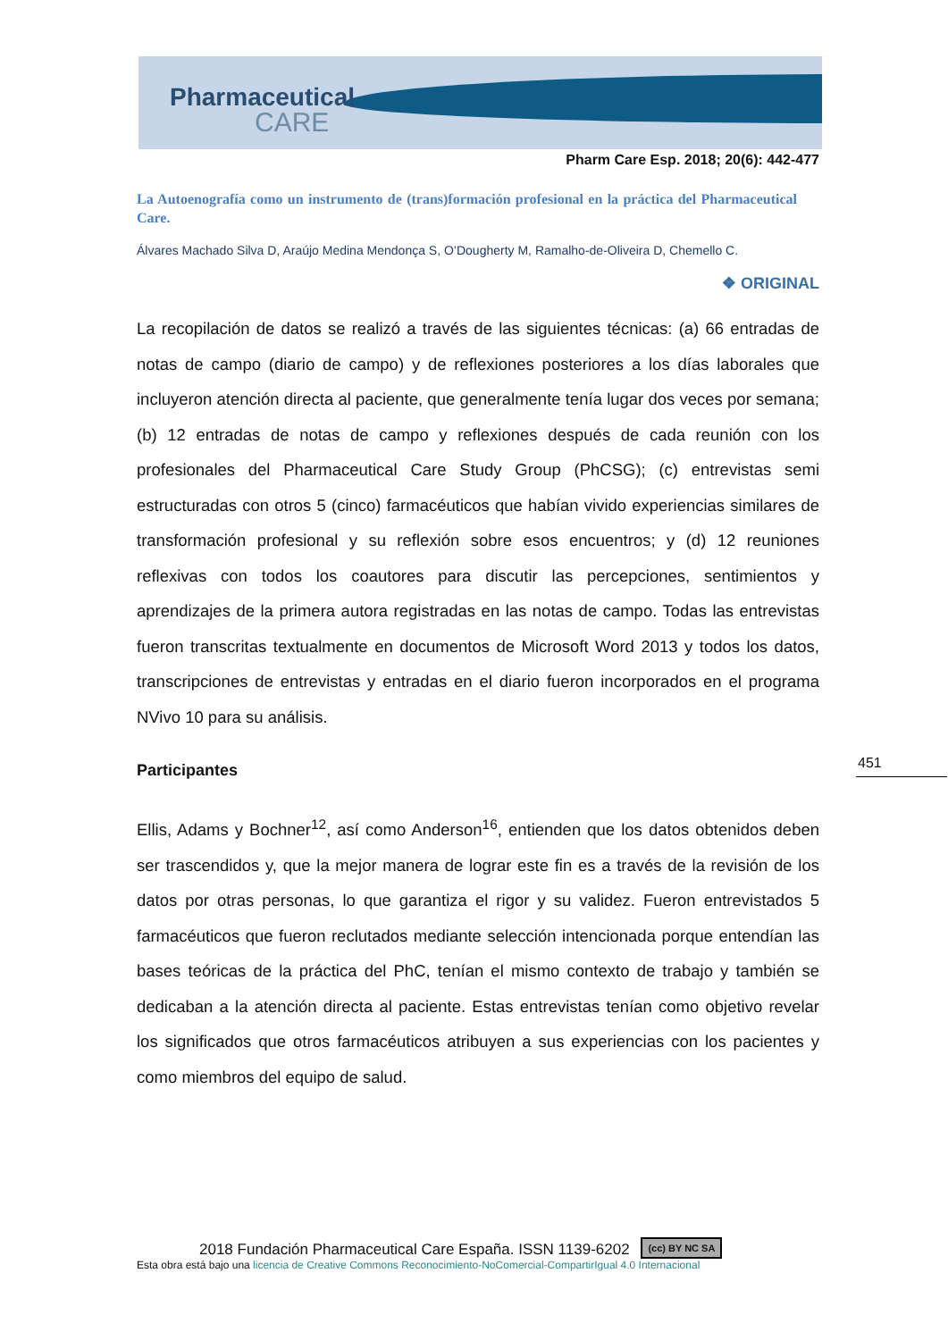Pharmaceutical
CARE
Pharm Care Esp. 2018; 20(6): 442-477
La Autoenografía como un instrumento de (trans)formación profesional en la práctica del Pharmaceutical Care.
Álvares Machado Silva D, Araújo Medina Mendonça S, O’Dougherty M, Ramalho-de-Oliveira D, Chemello C.
❖ ORIGINAL
La recopilación de datos se realizó a través de las siguientes técnicas: (a) 66 entradas de notas de campo (diario de campo) y de reflexiones posteriores a los días laborales que incluyeron atención directa al paciente, que generalmente tenía lugar dos veces por semana; (b) 12 entradas de notas de campo y reflexiones después de cada reunión con los profesionales del Pharmaceutical Care Study Group (PhCSG); (c) entrevistas semi estructuradas con otros 5 (cinco) farmacéuticos que habían vivido experiencias similares de transformación profesional y su reflexión sobre esos encuentros; y (d) 12 reuniones reflexivas con todos los coautores para discutir las percepciones, sentimientos y aprendizajes de la primera autora registradas en las notas de campo. Todas las entrevistas fueron transcritas textualmente en documentos de Microsoft Word 2013 y todos los datos, transcripciones de entrevistas y entradas en el diario fueron incorporados en el programa NVivo 10 para su análisis.
Participantes
Ellis, Adams y Bochner<sup>12</sup>, así como Anderson<sup>16</sup>, entienden que los datos obtenidos deben ser trascendidos y, que la mejor manera de lograr este fin es a través de la revisión de los datos por otras personas, lo que garantiza el rigor y su validez. Fueron entrevistados 5 farmacéuticos que fueron reclutados mediante selección intencionada porque entendían las bases teóricas de la práctica del PhC, tenían el mismo contexto de trabajo y también se dedicaban a la atención directa al paciente. Estas entrevistas tenían como objetivo revelar los significados que otros farmacéuticos atribuyen a sus experiencias con los pacientes y como miembros del equipo de salud.
451
2018 Fundación Pharmaceutical Care España. ISSN 1139-6202 (cc) BY NC SA
Esta obra está bajo una licencia de Creative Commons Reconocimiento-NoComercial-CompartirIgual 4.0 Internacional